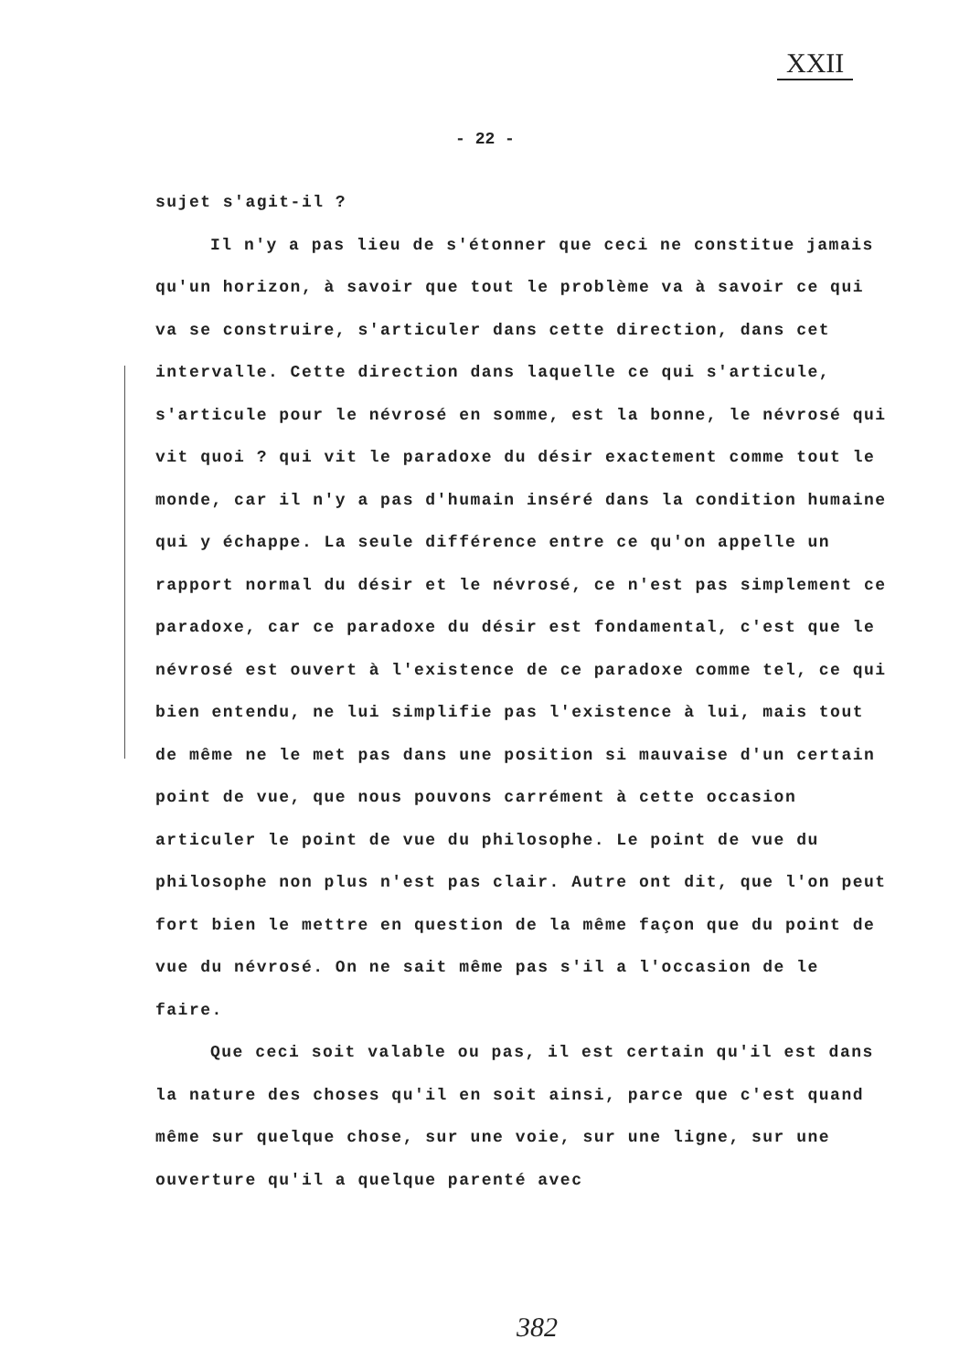XXII
- 22 -
sujet s'agit-il ?
Il n'y a pas lieu de s'étonner que ceci ne constitue jamais qu'un horizon, à savoir que tout le problème va à savoir ce qui va se construire, s'articuler dans cette direction, dans cet intervalle. Cette direction dans laquelle ce qui s'articule, s'articule pour le névrosé en somme, est la bonne, le névrosé qui vit quoi ? qui vit le paradoxe du désir exactement comme tout le monde, car il n'y a pas d'humain inséré dans la condition humaine qui y échappe. La seule différence entre ce qu'on appelle un rapport normal du désir et le névrosé, ce n'est pas simplement ce paradoxe, car ce paradoxe du désir est fondamental, c'est que le névrosé est ouvert à l'existence de ce paradoxe comme tel, ce qui bien entendu, ne lui simplifie pas l'existence à lui, mais tout de même ne le met pas dans une position si mauvaise d'un certain point de vue, que nous pouvons carrément à cette occasion articuler le point de vue du philosophe. Le point de vue du philosophe non plus n'est pas clair. Autre ont dit, que l'on peut fort bien le mettre en question de la même façon que du point de vue du névrosé. On ne sait même pas s'il a l'occasion de le faire.
Que ceci soit valable ou pas, il est certain qu'il est dans la nature des choses qu'il en soit ainsi, parce que c'est quand même sur quelque chose, sur une voie, sur une ligne, sur une ouverture qu'il a quelque parenté avec
382